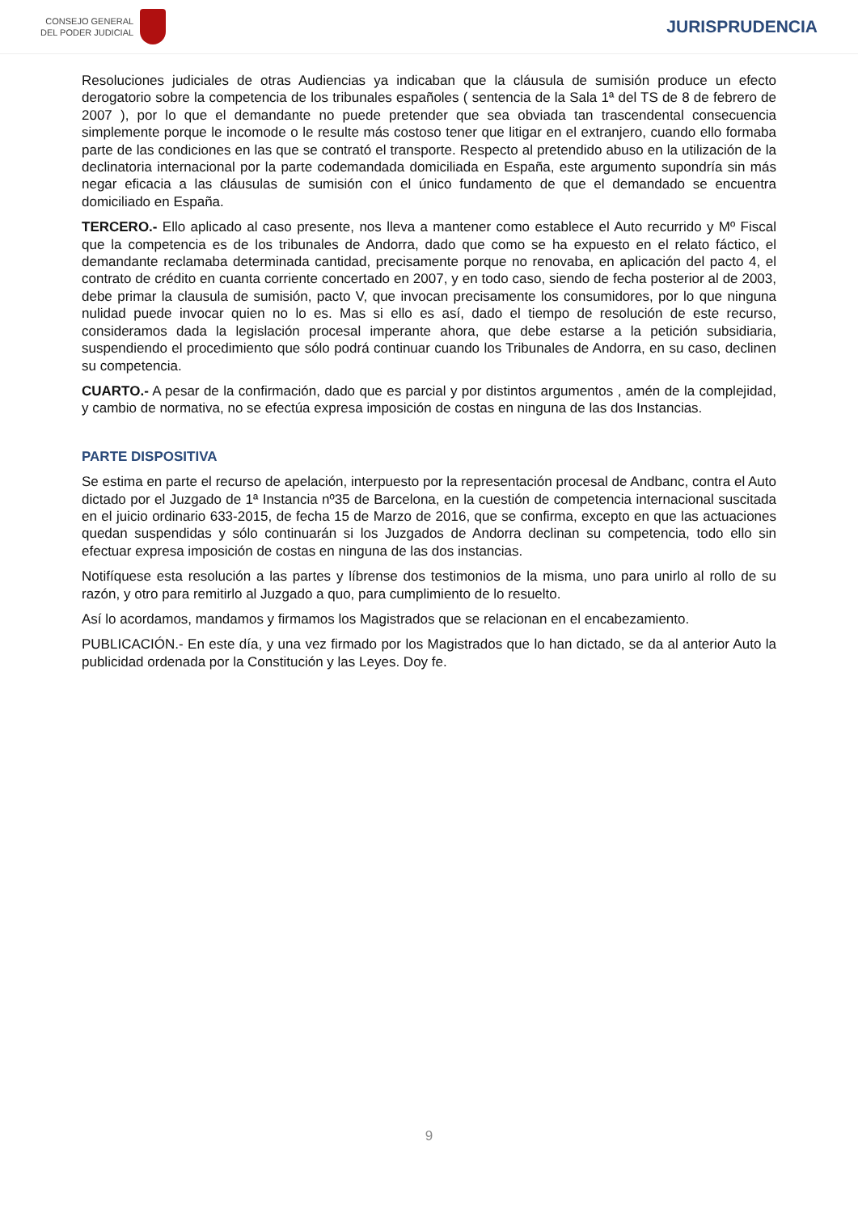CONSEJO GENERAL
DEL PODER JUDICIAL
JURISPRUDENCIA
Resoluciones judiciales de otras Audiencias ya indicaban que la cláusula de sumisión produce un efecto derogatorio sobre la competencia de los tribunales españoles ( sentencia de la Sala 1ª del TS de 8 de febrero de 2007 ), por lo que el demandante no puede pretender que sea obviada tan trascendental consecuencia simplemente porque le incomode o le resulte más costoso tener que litigar en el extranjero, cuando ello formaba parte de las condiciones en las que se contrató el transporte. Respecto al pretendido abuso en la utilización de la declinatoria internacional por la parte codemandada domiciliada en España, este argumento supondría sin más negar eficacia a las cláusulas de sumisión con el único fundamento de que el demandado se encuentra domiciliado en España.
TERCERO.- Ello aplicado al caso presente, nos lleva a mantener como establece el Auto recurrido y Mº Fiscal que la competencia es de los tribunales de Andorra, dado que como se ha expuesto en el relato fáctico, el demandante reclamaba determinada cantidad, precisamente porque no renovaba, en aplicación del pacto 4, el contrato de crédito en cuanta corriente concertado en 2007, y en todo caso, siendo de fecha posterior al de 2003, debe primar la clausula de sumisión, pacto V, que invocan precisamente los consumidores, por lo que ninguna nulidad puede invocar quien no lo es. Mas si ello es así, dado el tiempo de resolución de este recurso, consideramos dada la legislación procesal imperante ahora, que debe estarse a la petición subsidiaria, suspendiendo el procedimiento que sólo podrá continuar cuando los Tribunales de Andorra, en su caso, declinen su competencia.
CUARTO.- A pesar de la confirmación, dado que es parcial y por distintos argumentos , amén de la complejidad, y cambio de normativa, no se efectúa expresa imposición de costas en ninguna de las dos Instancias.
PARTE DISPOSITIVA
Se estima en parte el recurso de apelación, interpuesto por la representación procesal de Andbanc, contra el Auto dictado por el Juzgado de 1ª Instancia nº35 de Barcelona, en la cuestión de competencia internacional suscitada en el juicio ordinario 633-2015, de fecha 15 de Marzo de 2016, que se confirma, excepto en que las actuaciones quedan suspendidas y sólo continuarán si los Juzgados de Andorra declinan su competencia, todo ello sin efectuar expresa imposición de costas en ninguna de las dos instancias.
Notifíquese esta resolución a las partes y líbrense dos testimonios de la misma, uno para unirlo al rollo de su razón, y otro para remitirlo al Juzgado a quo, para cumplimiento de lo resuelto.
Así lo acordamos, mandamos y firmamos los Magistrados que se relacionan en el encabezamiento.
PUBLICACIÓN.- En este día, y una vez firmado por los Magistrados que lo han dictado, se da al anterior Auto la publicidad ordenada por la Constitución y las Leyes. Doy fe.
9